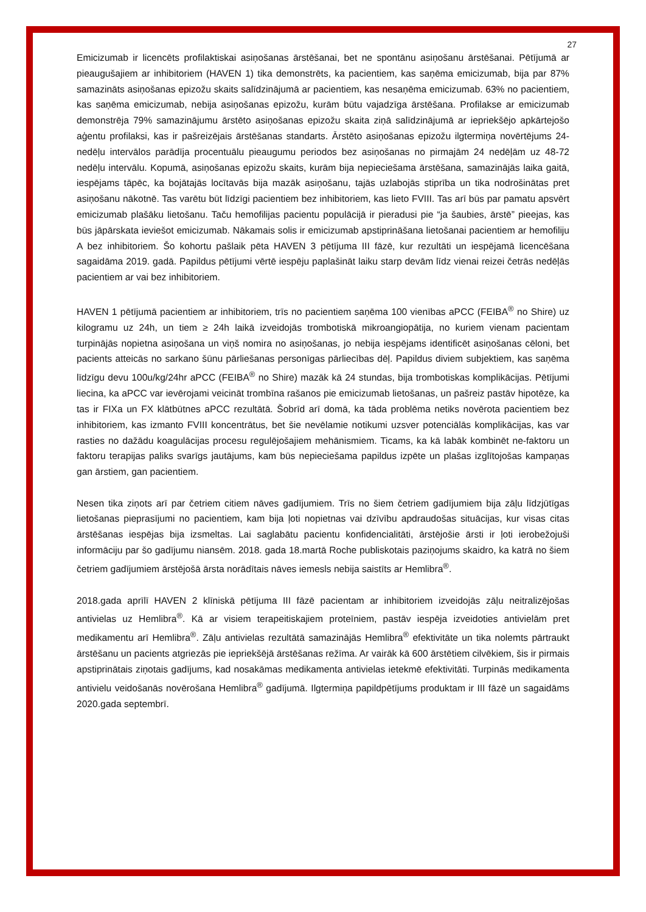27
Emicizumab ir licencēts profilaktiskai asiņošanas ārstēšanai, bet ne spontānu asiņošanu ārstēšanai. Pētījumā ar pieaugušajiem ar inhibitoriem (HAVEN 1) tika demonstrēts, ka pacientiem, kas saņēma emicizumab, bija par 87% samazināts asiņošanas epizožu skaits salīdzinājumā ar pacientiem, kas nesaņēma emicizumab. 63% no pacientiem, kas saņēma emicizumab, nebija asiņošanas epizožu, kurām būtu vajadzīga ārstēšana. Profilakse ar emicizumab demonstrēja 79% samazinājumu ārstēto asiņošanas epizožu skaita ziņā salīdzinājumā ar iepriekšējo apkārtejošo aģentu profilaksi, kas ir pašreizējais ārstēšanas standarts. Ārstēto asiņošanas epizožu ilgtermiņa novērtējums 24-nedēļu intervālos parādīja procentuālu pieaugumu periodos bez asiņošanas no pirmajām 24 nedēļām uz 48-72 nedēļu intervālu. Kopumā, asiņošanas epizožu skaits, kurām bija nepieciešama ārstēšana, samazinājās laika gaitā, iespējams tāpēc, ka bojātajās locītavās bija mazāk asiņošanu, tajās uzlabojās stiprība un tika nodrošinātas pret asiņošanu nākotnē. Tas varētu būt līdzīgi pacientiem bez inhibitoriem, kas lieto FVIII. Tas arī būs par pamatu apsvērt emicizumab plašāku lietošanu. Taču hemofilijas pacientu populācijā ir pieradusi pie “ja šaubies, ārstē” pieejas, kas būs jāpārskata ieviešot emicizumab. Nākamais solis ir emicizumab apstiprināšana lietošanai pacientiem ar hemofiliju A bez inhibitoriem. Šo kohortu pašlaik pēta HAVEN 3 pētījuma III fāzē, kur rezultāti un iespējamā licencēšana sagaidāma 2019. gadā. Papildus pētījumi vērtē iespēju paplašināt laiku starp devām līdz vienai reizei četrās nedēļās pacientiem ar vai bez inhibitoriem.
HAVEN 1 pētījumā pacientiem ar inhibitoriem, trīs no pacientiem saņēma 100 vienības aPCC (FEIBA<sup>®</sup> no Shire) uz kilogramu uz 24h, un tiem ≥ 24h laikā izveidojās trombotiskā mikroangiopātija, no kuriem vienam pacientam turpinājās nopietna asiņošana un viņš nomira no asiņošanas, jo nebija iespējams identificēt asiņošanas cēloni, bet pacients atteicās no sarkano šūnu pārliešanas personīgas pārliecības dēļ. Papildus diviem subjektiem, kas saņēma līdzīgu devu 100u/kg/24hr aPCC (FEIBA<sup>®</sup> no Shire) mazāk kā 24 stundas, bija trombotiskas komplikācijas. Pētījumi liecina, ka aPCC var ievērojami veicināt trombīna rašanos pie emicizumab lietošanas, un pašreiz pastāv hipotēze, ka tas ir FIXa un FX klātbūtnes aPCC rezultātā. Šobrīd arī domā, ka tāda problēma netiks novērota pacientiem bez inhibitoriem, kas izmanto FVIII koncentrātus, bet šie nevēlamie notikumi uzsver potenciālās komplikācijas, kas var rasties no dažādu koagulācijas procesu regulējošajiem mehānismiem. Ticams, ka kā labāk kombinēt ne-faktoru un faktoru terapijas paliks svarīgs jautājums, kam būs nepieciešama papildus izpēte un plašas izglītojošas kampaņas gan ārstiem, gan pacientiem.
Nesen tika ziņots arī par četriem citiem nāves gadījumiem. Trīs no šiem četriem gadījumiem bija zāļu līdzjūtīgas lietošanas pieprasījumi no pacientiem, kam bija ļoti nopietnas vai dzīvību apdraudošas situācijas, kur visas citas ārstēšanas iespējas bija izsmeltas. Lai saglabātu pacientu konfidencialitāti, ārstējošie ārsti ir ļoti ierobežojuši informāciju par šo gadījumu niansēm. 2018. gada 18.martā Roche publiskotais paziņojums skaidro, ka katrā no šiem četriem gadījumiem ārstējošā ārsta norādītais nāves iemesls nebija saistīts ar Hemlibra<sup>®</sup>.
2018.gada aprīlī HAVEN 2 klīniskā pētījuma III fāzē pacientam ar inhibitoriem izveidojās zāļu neitralizējošas antivielas uz Hemlibra<sup>®</sup>. Kā ar visiem terapeitiskajiem proteīniem, pastāv iespēja izveidoties antivielām pret medikamentu arī Hemlibra<sup>®</sup>. Zāļu antivielas rezultātā samazinājās Hemlibra<sup>®</sup> efektivitāte un tika nolemts pārtraukt ārstēšanu un pacients atgriezās pie iepriekšējā ārstēšanas režīma. Ar vairāk kā 600 ārstētiem cilvēkiem, šis ir pirmais apstiprinātais ziņotais gadījums, kad nosakāmas medikamenta antivielas ietekmē efektivitāti. Turpinās medikamenta antivielu veidošanās novērošana Hemlibra<sup>®</sup> gadījumā. Ilgtermiņa papildpētījums produktam ir III fāzē un sagaidāms 2020.gada septembrī.